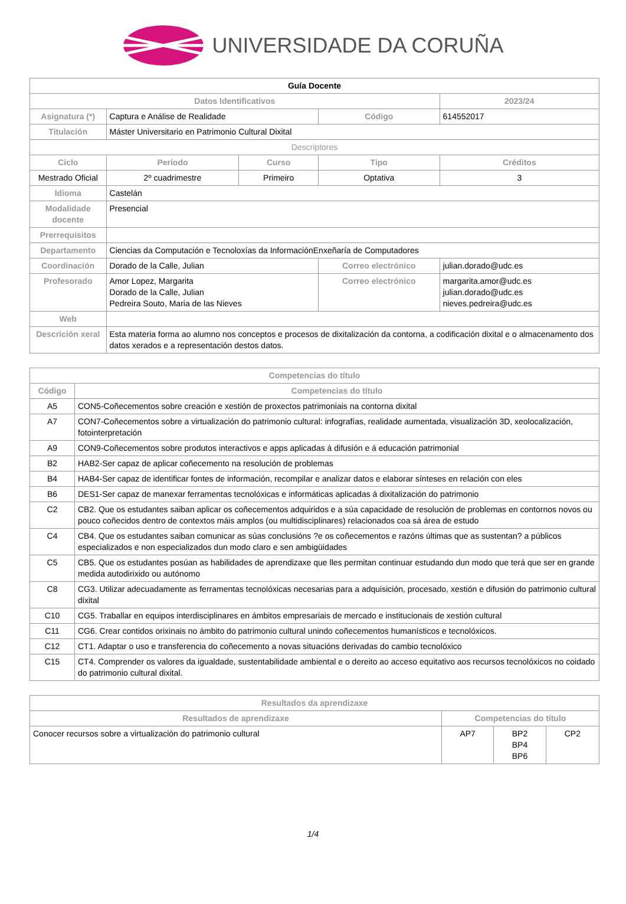UNIVERSIDADE DA CORUÑA
| Guía Docente | | | | | |
| --- | --- | --- | --- | --- | --- |
| Datos Identificativos | | | | | 2023/24 |
| Asignatura (*) | Captura e Análise de Realidade | | | Código | 614552017 |
| Titulación | Máster Universitario en Patrimonio Cultural Dixital | | | | |
| Descriptores | | | | | |
| Ciclo | Período | Curso | Tipo | | Créditos |
| Mestrado Oficial | 2º cuadrimestre | Primeiro | Optativa | | 3 |
| Idioma | Castelán | | | | |
| Modalidade docente | Presencial | | | | |
| Prerrequisitos | | | | | |
| Departamento | Ciencias da Computación e Tecnoloxías da InformaciónEnxeñaría de Computadores | | | | |
| Coordinación | Dorado de la Calle, Julian | | Correo electrónico | | julian.dorado@udc.es |
| Profesorado | Amor Lopez, Margarita Dorado de la Calle, Julian Pedreira Souto, Maria de las Nieves | | Correo electrónico | | margarita.amor@udc.es julian.dorado@udc.es nieves.pedreira@udc.es |
| Web | | | | | |
| Descrición xeral | Esta materia forma ao alumno nos conceptos e procesos de dixitalización da contorna, a codificación dixital e o almacenamento dos datos xerados e a representación destos datos. | | | | |
| Competencias do título | |
| --- | --- |
| Código | Competencias do título |
| A5 | CON5-Coñecementos sobre creación e xestión de proxectos patrimoniais na contorna dixital |
| A7 | CON7-Coñecementos sobre a virtualización do patrimonio cultural: infografías, realidade aumentada, visualización 3D, xeolocalización, fotointerpretación |
| A9 | CON9-Coñecementos sobre produtos interactivos e apps aplicadas á difusión e á educación patrimonial |
| B2 | HAB2-Ser capaz de aplicar coñecemento na resolución de problemas |
| B4 | HAB4-Ser capaz de identificar fontes de información, recompilar e analizar datos e elaborar sínteses en relación con eles |
| B6 | DES1-Ser capaz de manexar ferramentas tecnolóxicas e informáticas aplicadas á dixitalización do patrimonio |
| C2 | CB2. Que os estudantes saiban aplicar os coñecementos adquiridos e a súa capacidade de resolución de problemas en contornos novos ou pouco coñecidos dentro de contextos máis amplos (ou multidisciplinares) relacionados coa sá área de estudo |
| C4 | CB4. Que os estudantes saiban comunicar as súas conclusións ?e os coñecementos e razóns últimas que as sustentan? a públicos especializados e non especializados dun modo claro e sen ambigüidades |
| C5 | CB5. Que os estudantes posúan as habilidades de aprendizaxe que lles permitan continuar estudando dun modo que terá que ser en grande medida autodirixido ou autónomo |
| C8 | CG3. Utilizar adecuadamente as ferramentas tecnolóxicas necesarias para a adquisición, procesado, xestión e difusión do patrimonio cultural dixital |
| C10 | CG5. Traballar en equipos interdisciplinares en ámbitos empresariais de mercado e institucionais de xestión cultural |
| C11 | CG6. Crear contidos orixinais no ámbito do patrimonio cultural unindo coñecementos humanísticos e tecnolóxicos. |
| C12 | CT1. Adaptar o uso e transferencia do coñecemento a novas situacións derivadas do cambio tecnolóxico |
| C15 | CT4. Comprender os valores da igualdade, sustentabilidade ambiental e o dereito ao acceso equitativo aos recursos tecnolóxicos no coidado do patrimonio cultural dixital. |
| Resultados da aprendizaxe | | | |
| --- | --- | --- | --- |
| Resultados de aprendizaxe | Competencias do título | | |
| Conocer recursos sobre a virtualización do patrimonio cultural | AP7 | BP2 BP4 BP6 | CP2 |
1/4